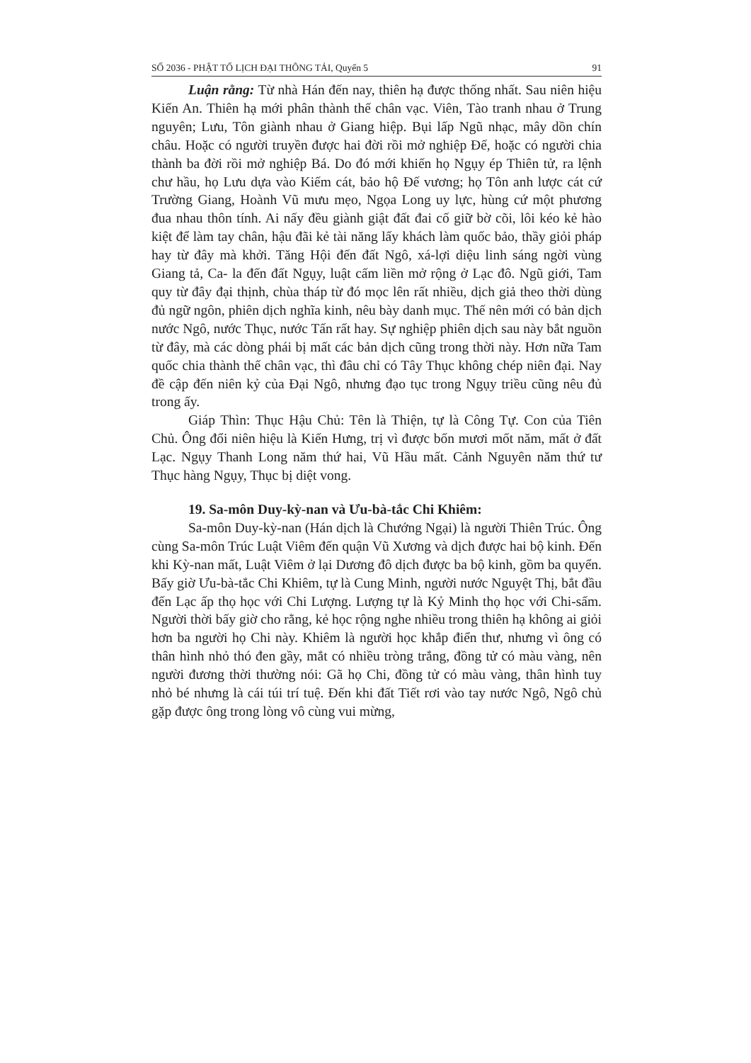SỐ 2036 - PHẬT TỔ LỊCH ĐẠI THÔNG TẢI, Quyển 5 91
Luận rằng: Từ nhà Hán đến nay, thiên hạ được thống nhất. Sau niên hiệu Kiến An. Thiên hạ mới phân thành thế chân vạc. Viên, Tào tranh nhau ở Trung nguyên; Lưu, Tôn giành nhau ở Giang hiệp. Bụi lấp Ngũ nhạc, mây dồn chín châu. Hoặc có người truyền được hai đời rồi mở nghiệp Đế, hoặc có người chia thành ba đời rồi mở nghiệp Bá. Do đó mới khiến họ Ngụy ép Thiên tử, ra lệnh chư hầu, họ Lưu dựa vào Kiếm cát, bảo hộ Đế vương; họ Tôn anh lược cát cứ Trường Giang, Hoành Vũ mưu mẹo, Ngọa Long uy lực, hùng cứ một phương đua nhau thôn tính. Ai nấy đều giành giật đất đai cố giữ bờ cõi, lôi kéo kẻ hào kiệt để làm tay chân, hậu đãi kẻ tài năng lấy khách làm quốc bảo, thầy giỏi pháp hay từ đây mà khởi. Tăng Hội đến đất Ngô, xá-lợi diệu linh sáng ngời vùng Giang tả, Ca- la đến đất Ngụy, luật cấm liền mở rộng ở Lạc đô. Ngũ giới, Tam quy từ đây đại thịnh, chùa tháp từ đó mọc lên rất nhiều, dịch giả theo thời dùng đủ ngữ ngôn, phiên dịch nghĩa kinh, nêu bày danh mục. Thế nên mới có bản dịch nước Ngô, nước Thục, nước Tấn rất hay. Sự nghiệp phiên dịch sau này bắt nguồn từ đây, mà các dòng phái bị mất các bản dịch cũng trong thời này. Hơn nữa Tam quốc chia thành thế chân vạc, thì đâu chỉ có Tây Thục không chép niên đại. Nay đề cập đến niên kỷ của Đại Ngô, nhưng đạo tục trong Ngụy triều cũng nêu đủ trong ấy.
Giáp Thìn: Thục Hậu Chủ: Tên là Thiện, tự là Công Tự. Con của Tiên Chủ. Ông đổi niên hiệu là Kiến Hưng, trị vì được bốn mươi mốt năm, mất ở đất Lạc. Ngụy Thanh Long năm thứ hai, Vũ Hầu mất. Cảnh Nguyên năm thứ tư Thục hàng Ngụy, Thục bị diệt vong.
19. Sa-môn Duy-kỳ-nan và Ưu-bà-tắc Chi Khiêm:
Sa-môn Duy-kỳ-nan (Hán dịch là Chướng Ngại) là người Thiên Trúc. Ông cùng Sa-môn Trúc Luật Viêm đến quận Vũ Xương và dịch được hai bộ kinh. Đến khi Kỳ-nan mất, Luật Viêm ở lại Dương đô dịch được ba bộ kinh, gồm ba quyển. Bấy giờ Ưu-bà-tắc Chi Khiêm, tự là Cung Minh, người nước Nguyệt Thị, bắt đầu đến Lạc ấp thọ học với Chi Lượng. Lượng tự là Kỷ Minh thọ học với Chi-sấm. Người thời bấy giờ cho rằng, kẻ học rộng nghe nhiều trong thiên hạ không ai giỏi hơn ba người họ Chi này. Khiêm là người học khắp điển thư, nhưng vì ông có thân hình nhỏ thó đen gầy, mắt có nhiều tròng trắng, đồng tử có màu vàng, nên người đương thời thường nói: Gã họ Chi, đồng tử có màu vàng, thân hình tuy nhỏ bé nhưng là cái túi trí tuệ. Đến khi đất Tiết rơi vào tay nước Ngô, Ngô chủ gặp được ông trong lòng vô cùng vui mừng,